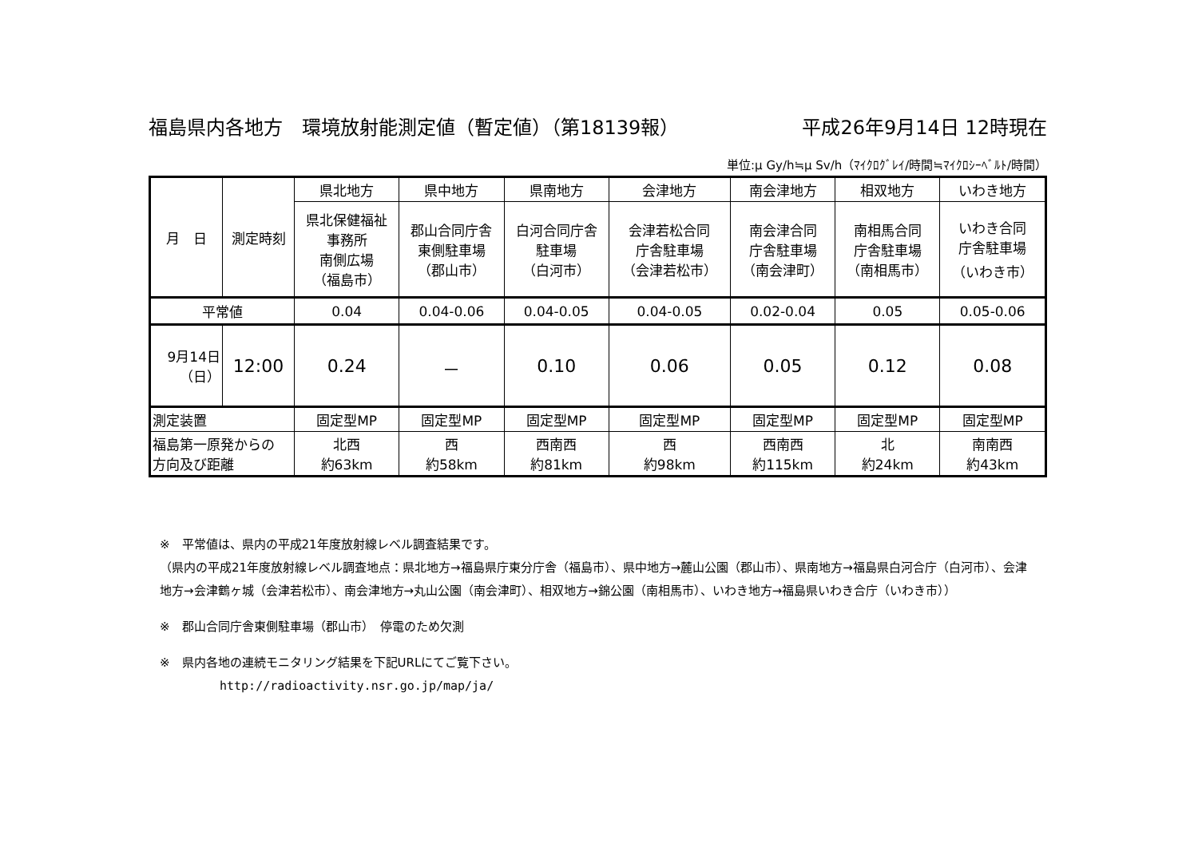福島県内各地方　環境放射能測定値（暫定値）（第18139報） 平成26年9月14日 12時現在
単位:μ Gy/h≒μ Sv/h（ﾏｲｸﾛｸﾞﾚｲ/時間≒ﾏｲｸﾛｼｰﾍﾞﾙﾄ/時間）
| 月 日 | 測定時刻 | 県北地方 | 県中地方 | 県南地方 | 会津地方 | 南会津地方 | 相双地方 | いわき地方 |
| --- | --- | --- | --- | --- | --- | --- | --- | --- |
| | | 県北保健福祉 事務所 南側広場 （福島市） | 郡山合同庁舎 東側駐車場 （郡山市） | 白河合同庁舎 駐車場 （白河市） | 会津若松合同 庁舎駐車場 （会津若松市） | 南会津合同 庁舎駐車場 （南会津町） | 南相馬合同 庁舎駐車場 （南相馬市） | いわき合同 庁舎駐車場 （いわき市） |
| 平常値 | | 0.04 | 0.04-0.06 | 0.04-0.05 | 0.04-0.05 | 0.02-0.04 | 0.05 | 0.05-0.06 |
| 9月14日 （日） | 12:00 | 0.24 | － | 0.10 | 0.06 | 0.05 | 0.12 | 0.08 |
| 測定装置 | | 固定型MP | 固定型MP | 固定型MP | 固定型MP | 固定型MP | 固定型MP | 固定型MP |
| 福島第一原発からの 方向及び距離 | | 北西 約63km | 西 約58km | 西南西 約81km | 西 約98km | 西南西 約115km | 北 約24km | 南南西 約43km |
※　平常値は、県内の平成21年度放射線レベル調査結果です。
（県内の平成21年度放射線レベル調査地点：県北地方→福島県庁東分庁舎（福島市）、県中地方→麓山公園（郡山市）、県南地方→福島県白河合庁（白河市）、会津地方→会津鶴ヶ城（会津若松市）、南会津地方→丸山公園（南会津町）、相双地方→錦公園（南相馬市）、いわき地方→福島県いわき合庁（いわき市））
※　郡山合同庁舎東側駐車場（郡山市）　停電のため欠測
※　県内各地の連続モニタリング結果を下記URLにてご覧下さい。
http://radioactivity.nsr.go.jp/map/ja/